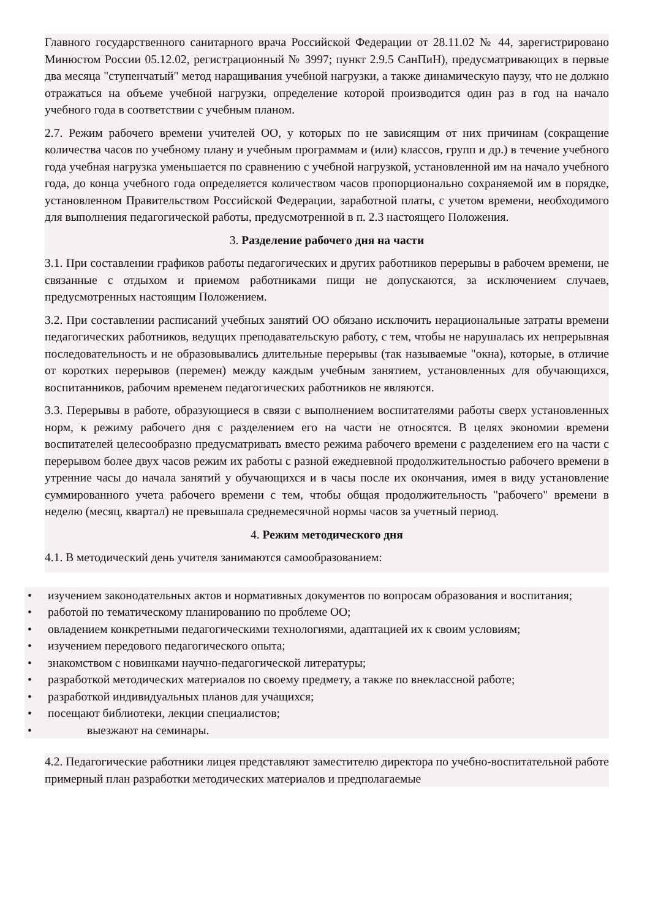Главного государственного санитарного врача Российской Федерации от 28.11.02 № 44, зарегистрировано Минюстом России 05.12.02, регистрационный № 3997; пункт 2.9.5 СанПиН), предусматривающих в первые два месяца "ступенчатый" метод наращивания учебной нагрузки, а также динамическую паузу, что не должно отражаться на объеме учебной нагрузки, определение которой производится один раз в год на начало учебного года в соответствии с учебным планом.
2.7. Режим рабочего времени учителей ОО, у которых по не зависящим от них причинам (сокращение количества часов по учебному плану и учебным программам и (или) классов, групп и др.) в течение учебного года учебная нагрузка уменьшается по сравнению с учебной нагрузкой, установленной им на начало учебного года, до конца учебного года определяется количеством часов пропорционально сохраняемой им в порядке, установленном Правительством Российской Федерации, заработной платы, с учетом времени, необходимого для выполнения педагогической работы, предусмотренной в п. 2.3 настоящего Положения.
3. Разделение рабочего дня на части
3.1. При составлении графиков работы педагогических и других работников перерывы в рабочем времени, не связанные с отдыхом и приемом работниками пищи не допускаются, за исключением случаев, предусмотренных настоящим Положением.
3.2. При составлении расписаний учебных занятий ОО обязано исключить нерациональные затраты времени педагогических работников, ведущих преподавательскую работу, с тем, чтобы не нарушалась их непрерывная последовательность и не образовывались длительные перерывы (так называемые "окна), которые, в отличие от коротких перерывов (перемен) между каждым учебным занятием, установленных для обучающихся, воспитанников, рабочим временем педагогических работников не являются.
3.3. Перерывы в работе, образующиеся в связи с выполнением воспитателями работы сверх установленных норм, к режиму рабочего дня с разделением его на части не относятся. В целях экономии времени воспитателей целесообразно предусматривать вместо режима рабочего времени с разделением его на части с перерывом более двух часов режим их работы с разной ежедневной продолжительностью рабочего времени в утренние часы до начала занятий у обучающихся и в часы после их окончания, имея в виду установление суммированного учета рабочего времени с тем, чтобы общая продолжительность "рабочего" времени в неделю (месяц, квартал) не превышала среднемесячной нормы часов за учетный период.
4. Режим методического дня
4.1. В методический день учителя занимаются самообразованием:
• изучением законодательных актов и нормативных документов по вопросам образования и воспитания;
• работой по тематическому планированию по проблеме ОО;
• овладением конкретными педагогическими технологиями, адаптацией их к своим условиям;
• изучением передового педагогического опыта;
• знакомством с новинками научно-педагогической литературы;
• разработкой методических материалов по своему предмету, а также по внеклассной работе;
• разработкой индивидуальных планов для учащихся;
• посещают библиотеки, лекции специалистов;
• выезжают на семинары.
4.2. Педагогические работники лицея представляют заместителю директора по учебно-воспитательной работе примерный план разработки методических материалов и предполагаемые